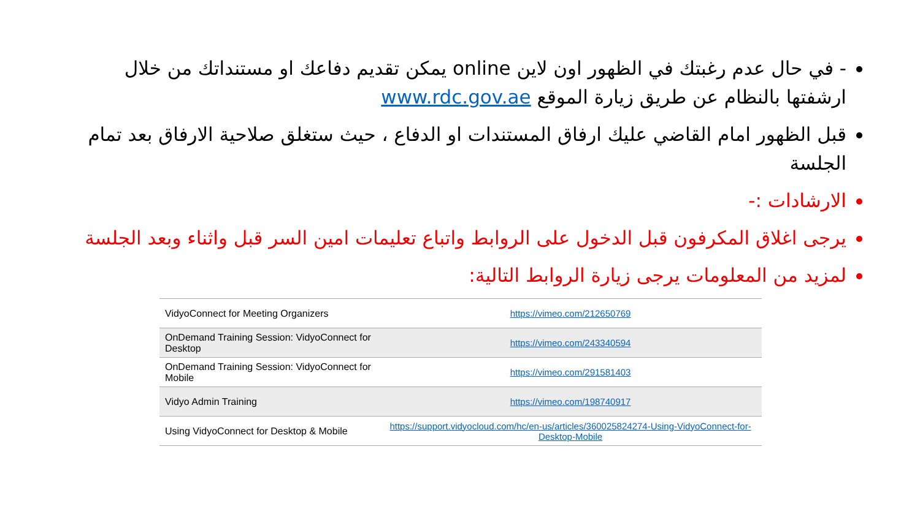- في حال عدم رغبتك في الظهور اون لاين online يمكن تقديم دفاعك او مستنداتك من خلال ارشفتها بالنظام عن طريق زيارة الموقع www.rdc.gov.ae
قبل الظهور امام القاضي عليك ارفاق المستندات او الدفاع ، حيث ستغلق صلاحية الارفاق بعد تمام الجلسة
الارشادات :-
يرجى اغلاق المكرفون قبل الدخول على الروابط واتباع تعليمات امين السر قبل واثناء وبعد الجلسة
لمزيد من المعلومات يرجى زيارة الروابط التالية:
| VidyoConnect for Meeting Organizers | https://vimeo.com/212650769 |
| OnDemand Training Session: VidyoConnect for Desktop | https://vimeo.com/243340594 |
| OnDemand Training Session: VidyoConnect for Mobile | https://vimeo.com/291581403 |
| Vidyo Admin Training | https://vimeo.com/198740917 |
| Using VidyoConnect for Desktop & Mobile | https://support.vidyocloud.com/hc/en-us/articles/360025824274-Using-VidyoConnect-for-Desktop-Mobile |